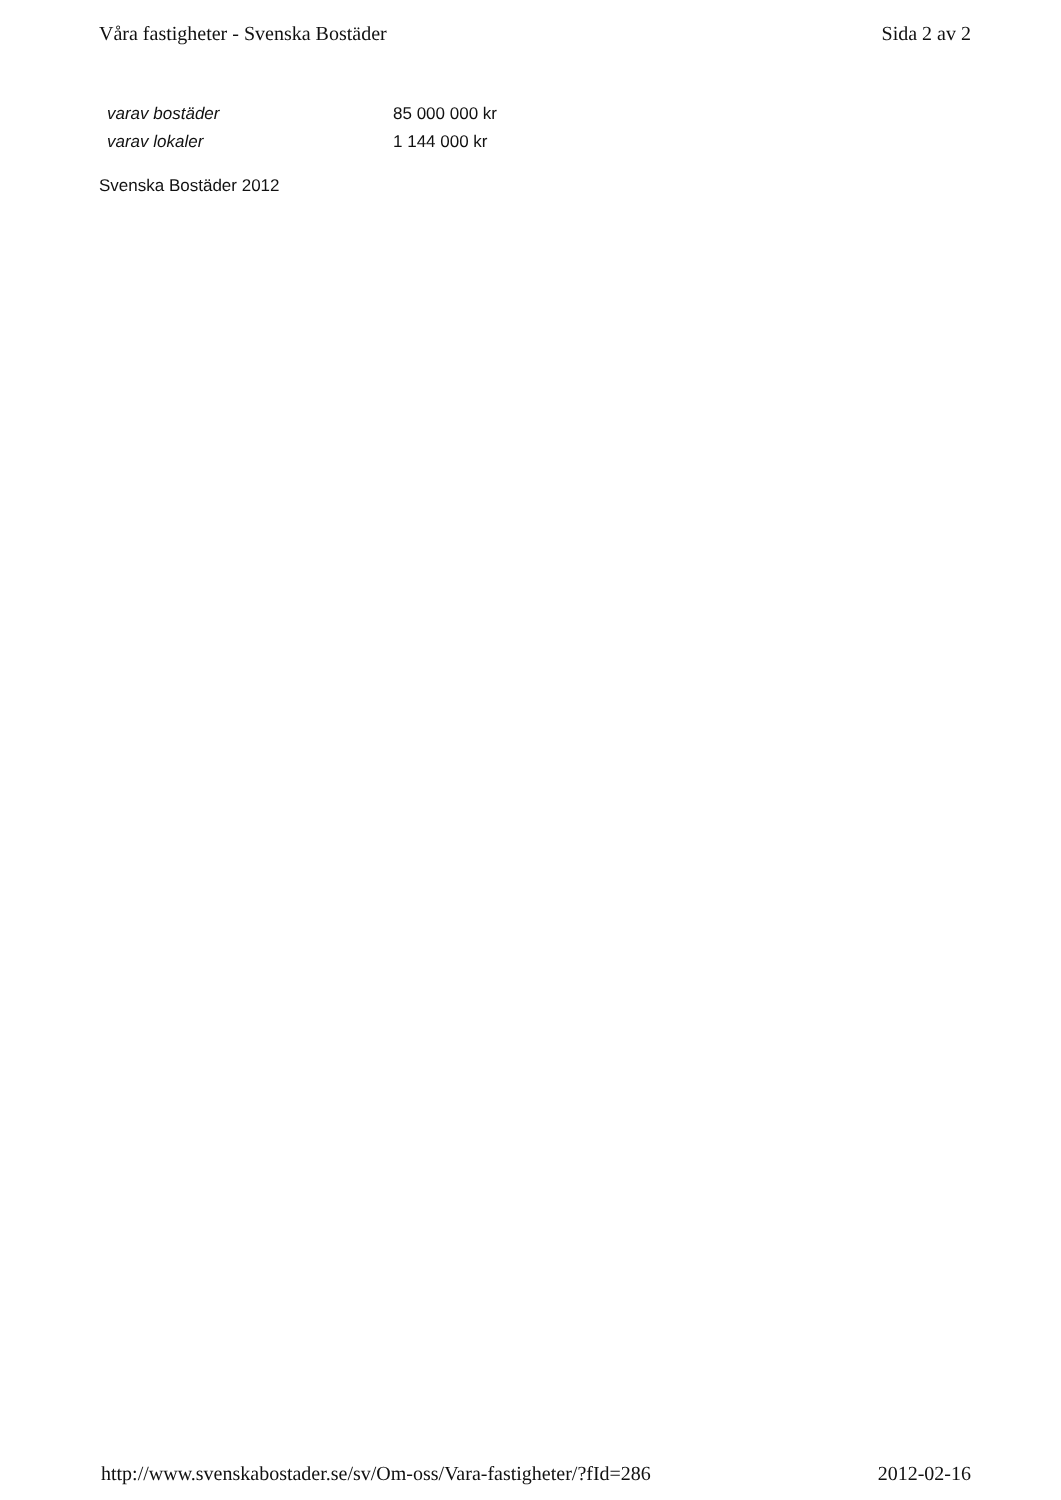Våra fastigheter - Svenska Bostäder Sida 2 av 2
| varav bostäder | 85 000 000 kr |
| varav lokaler | 1 144 000 kr |
Svenska Bostäder 2012
http://www.svenskabostader.se/sv/Om-oss/Vara-fastigheter/?fId=286 2012-02-16